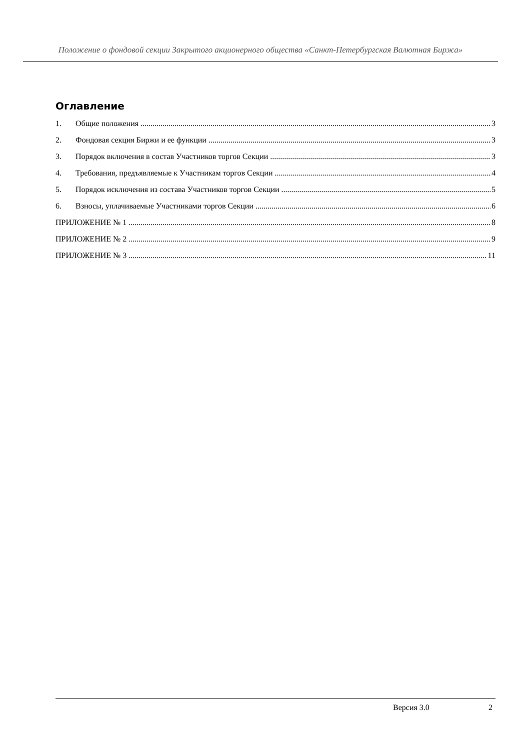Положение о фондовой секции Закрытого акционерного общества «Санкт-Петербургская Валютная Биржа»
Оглавление
1. Общие положения 3
2. Фондовая секция Биржи и ее функции 3
3. Порядок включения в состав Участников торгов Секции 3
4. Требования, предъявляемые к Участникам торгов Секции 4
5. Порядок исключения из состава Участников торгов Секции 5
6. Взносы, уплачиваемые Участниками торгов Секции 6
ПРИЛОЖЕНИЕ № 1 8
ПРИЛОЖЕНИЕ № 2 9
ПРИЛОЖЕНИЕ № 3 11
Версия 3.0 2